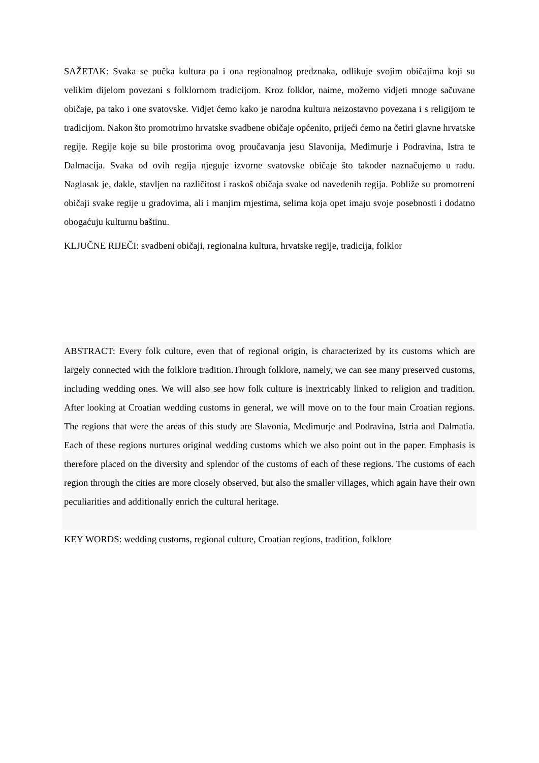SAŽETAK: Svaka se pučka kultura pa i ona regionalnog predznaka, odlikuje svojim običajima koji su velikim dijelom povezani s folklornom tradicijom. Kroz folklor, naime, možemo vidjeti mnoge sačuvane običaje, pa tako i one svatovske. Vidjet ćemo kako je narodna kultura neizostavno povezana i s religijom te tradicijom. Nakon što promotrimo hrvatske svadbene običaje općenito, prijeći ćemo na četiri glavne hrvatske regije. Regije koje su bile prostorima ovog proučavanja jesu Slavonija, Međimurje i Podravina, Istra te Dalmacija. Svaka od ovih regija njeguje izvorne svatovske običaje što također naznačujemo u radu. Naglasak je, dakle, stavljen na različitost i raskoš običaja svake od navedenih regija. Pobliže su promotreni običaji svake regije u gradovima, ali i manjim mjestima, selima koja opet imaju svoje posebnosti i dodatno obogaćuju kulturnu baštinu.
KLJUČNE RIJEČI: svadbeni običaji, regionalna kultura, hrvatske regije, tradicija, folklor
ABSTRACT: Every folk culture, even that of regional origin, is characterized by its customs which are largely connected with the folklore tradition.Through folklore, namely, we can see many preserved customs, including wedding ones. We will also see how folk culture is inextricably linked to religion and tradition. After looking at Croatian wedding customs in general, we will move on to the four main Croatian regions. The regions that were the areas of this study are Slavonia, Međimurje and Podravina, Istria and Dalmatia. Each of these regions nurtures original wedding customs which we also point out in the paper. Emphasis is therefore placed on the diversity and splendor of the customs of each of these regions. The customs of each region through the cities are more closely observed, but also the smaller villages, which again have their own peculiarities and additionally enrich the cultural heritage.
KEY WORDS: wedding customs, regional culture, Croatian regions, tradition, folklore